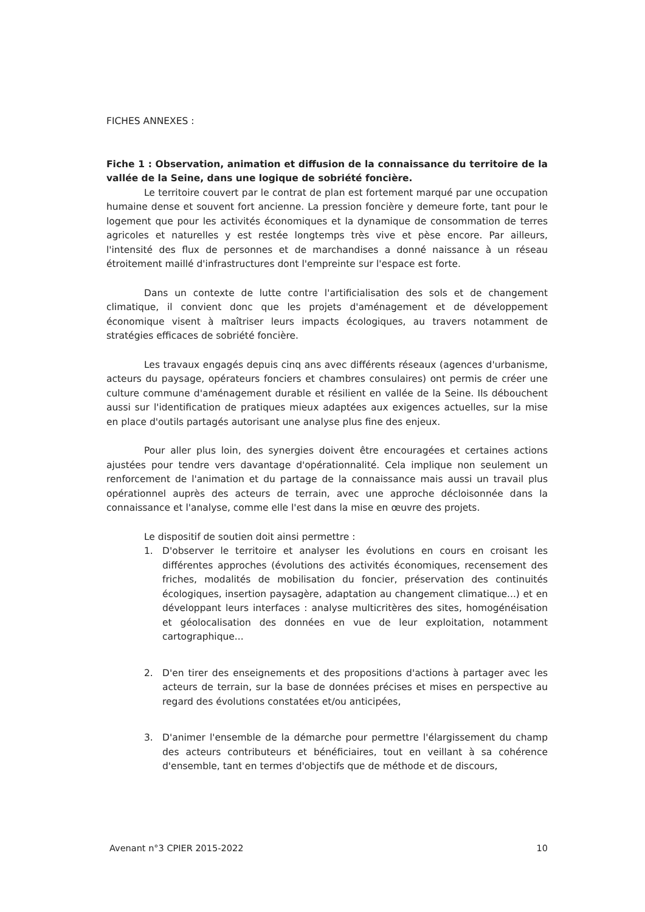FICHES ANNEXES :
Fiche 1 : Observation, animation et diffusion de la connaissance du territoire de la vallée de la Seine, dans une logique de sobriété foncière.
Le territoire couvert par le contrat de plan est fortement marqué par une occupation humaine dense et souvent fort ancienne. La pression foncière y demeure forte, tant pour le logement que pour les activités économiques et la dynamique de consommation de terres agricoles et naturelles y est restée longtemps très vive et pèse encore. Par ailleurs, l'intensité des flux de personnes et de marchandises a donné naissance à un réseau étroitement maillé d'infrastructures dont l'empreinte sur l'espace est forte.
Dans un contexte de lutte contre l'artificialisation des sols et de changement climatique, il convient donc que les projets d'aménagement et de développement économique visent à maîtriser leurs impacts écologiques, au travers notamment de stratégies efficaces de sobriété foncière.
Les travaux engagés depuis cinq ans avec différents réseaux (agences d'urbanisme, acteurs du paysage, opérateurs fonciers et chambres consulaires) ont permis de créer une culture commune d'aménagement durable et résilient en vallée de la Seine. Ils débouchent aussi sur l'identification de pratiques mieux adaptées aux exigences actuelles, sur la mise en place d'outils partagés autorisant une analyse plus fine des enjeux.
Pour aller plus loin, des synergies doivent être encouragées et certaines actions ajustées pour tendre vers davantage d'opérationnalité. Cela implique non seulement un renforcement de l'animation et du partage de la connaissance mais aussi un travail plus opérationnel auprès des acteurs de terrain, avec une approche décloisonnée dans la connaissance et l'analyse, comme elle l'est dans la mise en œuvre des projets.
Le dispositif de soutien doit ainsi permettre :
1. D'observer le territoire et analyser les évolutions en cours en croisant les différentes approches (évolutions des activités économiques, recensement des friches, modalités de mobilisation du foncier, préservation des continuités écologiques, insertion paysagère, adaptation au changement climatique...) et en développant leurs interfaces : analyse multicritères des sites, homogénéisation et géolocalisation des données en vue de leur exploitation, notamment cartographique...
2. D'en tirer des enseignements et des propositions d'actions à partager avec les acteurs de terrain, sur la base de données précises et mises en perspective au regard des évolutions constatées et/ou anticipées,
3. D'animer l'ensemble de la démarche pour permettre l'élargissement du champ des acteurs contributeurs et bénéficiaires, tout en veillant à sa cohérence d'ensemble, tant en termes d'objectifs que de méthode et de discours,
Avenant n°3 CPIER 2015-2022 10